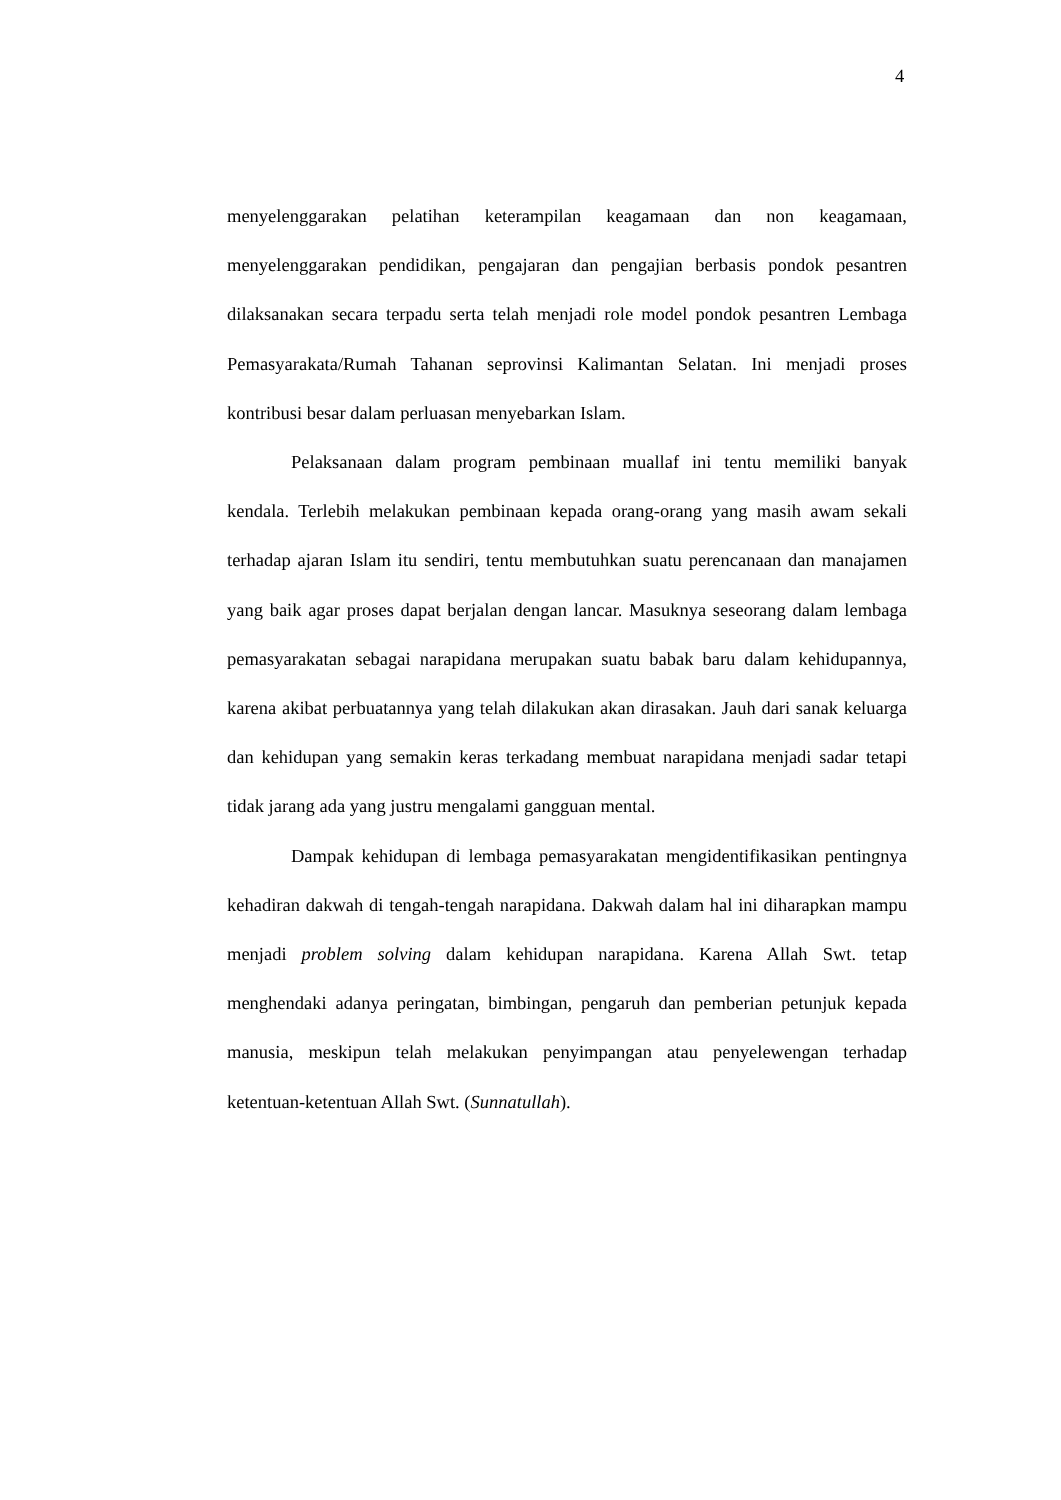4
menyelenggarakan pelatihan keterampilan keagamaan dan non keagamaan, menyelenggarakan pendidikan, pengajaran dan pengajian berbasis pondok pesantren dilaksanakan secara terpadu serta telah menjadi role model pondok pesantren Lembaga Pemasyarakata/Rumah Tahanan seprovinsi Kalimantan Selatan. Ini menjadi proses kontribusi besar dalam perluasan menyebarkan Islam.
Pelaksanaan dalam program pembinaan muallaf ini tentu memiliki banyak kendala. Terlebih melakukan pembinaan kepada orang-orang yang masih awam sekali terhadap ajaran Islam itu sendiri, tentu membutuhkan suatu perencanaan dan manajamen yang baik agar proses dapat berjalan dengan lancar. Masuknya seseorang dalam lembaga pemasyarakatan sebagai narapidana merupakan suatu babak baru dalam kehidupannya, karena akibat perbuatannya yang telah dilakukan akan dirasakan. Jauh dari sanak keluarga dan kehidupan yang semakin keras terkadang membuat narapidana menjadi sadar tetapi tidak jarang ada yang justru mengalami gangguan mental.
Dampak kehidupan di lembaga pemasyarakatan mengidentifikasikan pentingnya kehadiran dakwah di tengah-tengah narapidana. Dakwah dalam hal ini diharapkan mampu menjadi problem solving dalam kehidupan narapidana. Karena Allah Swt. tetap menghendaki adanya peringatan, bimbingan, pengaruh dan pemberian petunjuk kepada manusia, meskipun telah melakukan penyimpangan atau penyelewengan terhadap ketentuan-ketentuan Allah Swt. (Sunnatullah).